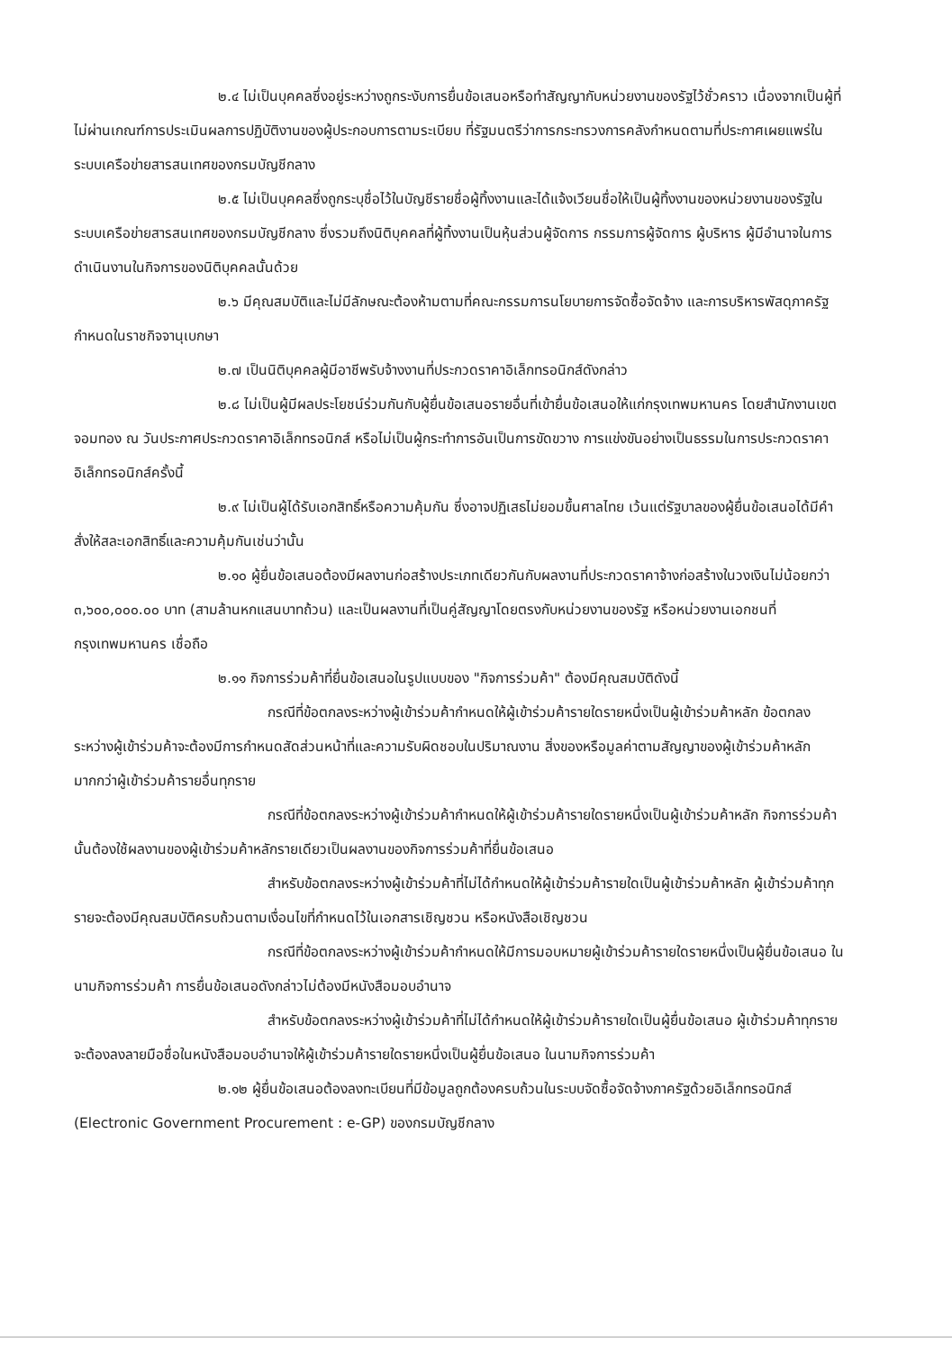๒.๔ ไม่เป็นบุคคลซึ่งอยู่ระหว่างถูกระงับการยื่นข้อเสนอหรือทำสัญญากับหน่วยงานของรัฐไว้ชั่วคราว เนื่องจากเป็นผู้ที่ไม่ผ่านเกณฑ์การประเมินผลการปฏิบัติงานของผู้ประกอบการตามระเบียบ ที่รัฐมนตรีว่าการกระทรวงการคลังกำหนดตามที่ประกาศเผยแพร่ในระบบเครือข่ายสารสนเทศของกรมบัญชีกลาง
๒.๕ ไม่เป็นบุคคลซึ่งถูกระบุชื่อไว้ในบัญชีรายชื่อผู้ทิ้งงานและได้แจ้งเวียนชื่อให้เป็นผู้ทิ้งงานของหน่วยงานของรัฐในระบบเครือข่ายสารสนเทศของกรมบัญชีกลาง ซึ่งรวมถึงนิติบุคคลที่ผู้ทิ้งงานเป็นหุ้นส่วนผู้จัดการ กรรมการผู้จัดการ ผู้บริหาร ผู้มีอำนาจในการดำเนินงานในกิจการของนิติบุคคลนั้นด้วย
๒.๖ มีคุณสมบัติและไม่มีลักษณะต้องห้ามตามที่คณะกรรมการนโยบายการจัดซื้อจัดจ้าง และการบริหารพัสดุภาครัฐกำหนดในราชกิจจานุเบกษา
๒.๗ เป็นนิติบุคคลผู้มีอาชีพรับจ้างงานที่ประกวดราคาอิเล็กทรอนิกส์ดังกล่าว
๒.๘ ไม่เป็นผู้มีผลประโยชน์ร่วมกันกับผู้ยื่นข้อเสนอรายอื่นที่เข้ายื่นข้อเสนอให้แก่กรุงเทพมหานคร โดยสำนักงานเขตจอมทอง ณ วันประกาศประกวดราคาอิเล็กทรอนิกส์ หรือไม่เป็นผู้กระทำการอันเป็นการขัดขวาง การแข่งขันอย่างเป็นธรรมในการประกวดราคาอิเล็กทรอนิกส์ครั้งนี้
๒.๙ ไม่เป็นผู้ได้รับเอกสิทธิ์หรือความคุ้มกัน ซึ่งอาจปฏิเสธไม่ยอมขึ้นศาลไทย เว้นแต่รัฐบาลของผู้ยื่นข้อเสนอได้มีคำสั่งให้สละเอกสิทธิ์และความคุ้มกันเช่นว่านั้น
๒.๑๐ ผู้ยื่นข้อเสนอต้องมีผลงานก่อสร้างประเภทเดียวกันกับผลงานที่ประกวดราคาจ้างก่อสร้างในวงเงินไม่น้อยกว่า ๓,๖๐๐,๐๐๐.๐๐ บาท (สามล้านหกแสนบาทถ้วน) และเป็นผลงานที่เป็นคู่สัญญาโดยตรงกับหน่วยงานของรัฐ หรือหน่วยงานเอกชนที่ กรุงเทพมหานคร เชื่อถือ
๒.๑๑ กิจการร่วมค้าที่ยื่นข้อเสนอในรูปแบบของ "กิจการร่วมค้า" ต้องมีคุณสมบัติดังนี้
กรณีที่ข้อตกลงระหว่างผู้เข้าร่วมค้ากำหนดให้ผู้เข้าร่วมค้ารายใดรายหนึ่งเป็นผู้เข้าร่วมค้าหลัก ข้อตกลงระหว่างผู้เข้าร่วมค้าจะต้องมีการกำหนดสัดส่วนหน้าที่และความรับผิดชอบในปริมาณงาน สิ่งของหรือมูลค่าตามสัญญาของผู้เข้าร่วมค้าหลักมากกว่าผู้เข้าร่วมค้ารายอื่นทุกราย
กรณีที่ข้อตกลงระหว่างผู้เข้าร่วมค้ากำหนดให้ผู้เข้าร่วมค้ารายใดรายหนึ่งเป็นผู้เข้าร่วมค้าหลัก กิจการร่วมค้านั้นต้องใช้ผลงานของผู้เข้าร่วมค้าหลักรายเดียวเป็นผลงานของกิจการร่วมค้าที่ยื่นข้อเสนอ
สำหรับข้อตกลงระหว่างผู้เข้าร่วมค้าที่ไม่ได้กำหนดให้ผู้เข้าร่วมค้ารายใดเป็นผู้เข้าร่วมค้าหลัก ผู้เข้าร่วมค้าทุกรายจะต้องมีคุณสมบัติครบถ้วนตามเงื่อนไขที่กำหนดไว้ในเอกสารเชิญชวน หรือหนังสือเชิญชวน
กรณีที่ข้อตกลงระหว่างผู้เข้าร่วมค้ากำหนดให้มีการมอบหมายผู้เข้าร่วมค้ารายใดรายหนึ่งเป็นผู้ยื่นข้อเสนอ ในนามกิจการร่วมค้า การยื่นข้อเสนอดังกล่าวไม่ต้องมีหนังสือมอบอำนาจ
สำหรับข้อตกลงระหว่างผู้เข้าร่วมค้าที่ไม่ได้กำหนดให้ผู้เข้าร่วมค้ารายใดเป็นผู้ยื่นข้อเสนอ ผู้เข้าร่วมค้าทุกรายจะต้องลงลายมือชื่อในหนังสือมอบอำนาจให้ผู้เข้าร่วมค้ารายใดรายหนึ่งเป็นผู้ยื่นข้อเสนอ ในนามกิจการร่วมค้า
๒.๑๒ ผู้ยื่นข้อเสนอต้องลงทะเบียนที่มีข้อมูลถูกต้องครบถ้วนในระบบจัดซื้อจัดจ้างภาครัฐด้วยอิเล็กทรอนิกส์ (Electronic Government Procurement : e-GP) ของกรมบัญชีกลาง